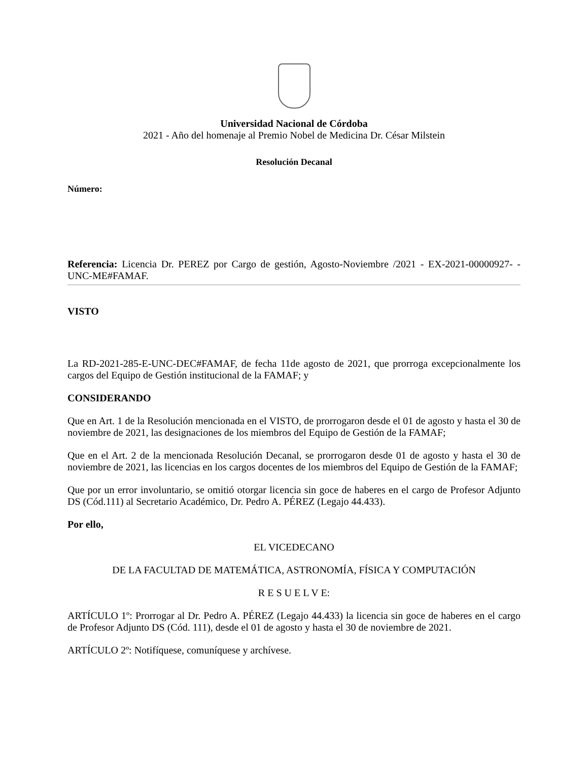Universidad Nacional de Córdoba
2021 - Año del homenaje al Premio Nobel de Medicina Dr. César Milstein
Resolución Decanal
Número:
Referencia: Licencia Dr. PEREZ por Cargo de gestión, Agosto-Noviembre /2021 - EX-2021-00000927- -UNC-ME#FAMAF.
VISTO
La RD-2021-285-E-UNC-DEC#FAMAF, de fecha 11de agosto de 2021, que prorroga excepcionalmente los cargos del Equipo de Gestión institucional de la FAMAF; y
CONSIDERANDO
Que en Art. 1 de la Resolución mencionada en el VISTO, de prorrogaron desde el 01 de agosto y hasta el 30 de noviembre de 2021, las designaciones de los miembros del Equipo de Gestión de la FAMAF;
Que en el Art. 2 de la mencionada Resolución Decanal, se prorrogaron desde 01 de agosto y hasta el 30 de noviembre de 2021, las licencias en los cargos docentes de los miembros del Equipo de Gestión de la FAMAF;
Que por un error involuntario, se omitió otorgar licencia sin goce de haberes en el cargo de Profesor Adjunto DS (Cód.111) al Secretario Académico, Dr. Pedro A. PÉREZ (Legajo 44.433).
Por ello,
EL VICEDECANO
DE LA FACULTAD DE MATEMÁTICA, ASTRONOMÍA, FÍSICA Y COMPUTACIÓN
R E S U E L V E:
ARTÍCULO 1º: Prorrogar al Dr. Pedro A. PÉREZ (Legajo 44.433) la licencia sin goce de haberes en el cargo de Profesor Adjunto DS (Cód. 111), desde el 01 de agosto y hasta el 30 de noviembre de 2021.
ARTÍCULO 2º: Notifíquese, comuníquese y archívese.